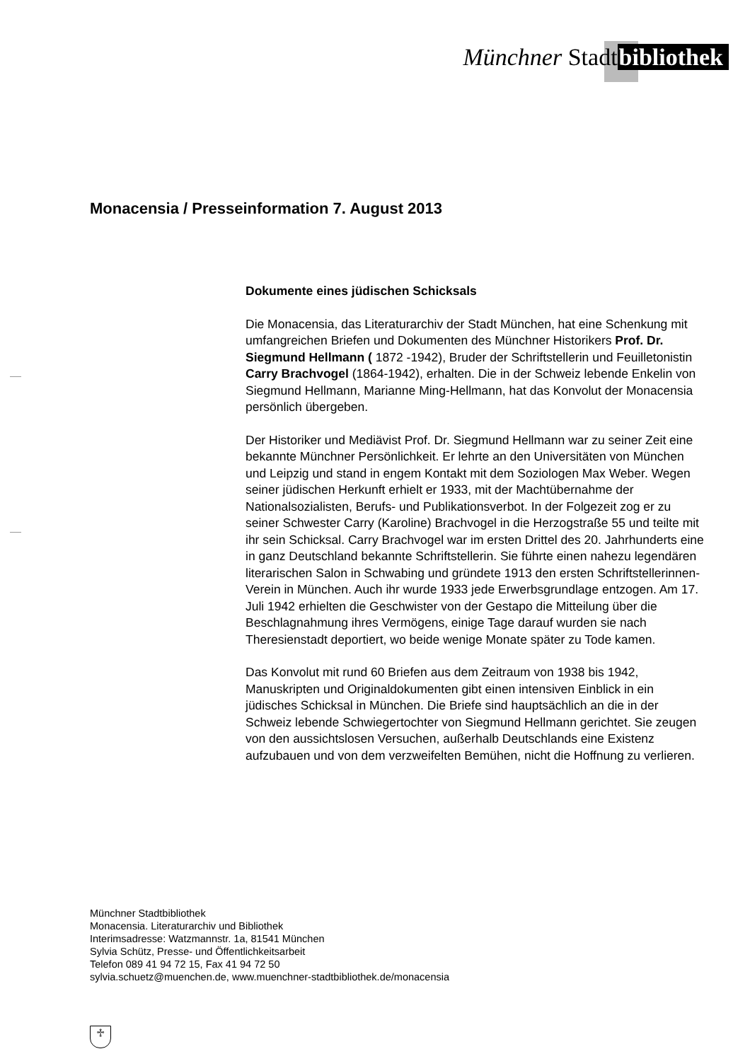Münchner Stadtbibliothek
Monacensia / Presseinformation 7. August 2013
Dokumente eines jüdischen Schicksals
Die Monacensia, das Literaturarchiv der Stadt München, hat eine Schenkung mit umfangreichen Briefen und Dokumenten des Münchner Historikers Prof. Dr. Siegmund Hellmann ( 1872 -1942), Bruder der Schriftstellerin und Feuilletonistin Carry Brachvogel (1864-1942), erhalten. Die in der Schweiz lebende Enkelin von Siegmund Hellmann, Marianne Ming-Hellmann, hat das Konvolut der Monacensia persönlich übergeben.
Der Historiker und Mediävist Prof. Dr. Siegmund Hellmann war zu seiner Zeit eine bekannte Münchner Persönlichkeit. Er lehrte an den Universitäten von München und Leipzig und stand in engem Kontakt mit dem Soziologen Max Weber. Wegen seiner jüdischen Herkunft erhielt er 1933, mit der Machtübernahme der Nationalsozialisten, Berufs- und Publikationsverbot. In der Folgezeit zog er zu seiner Schwester Carry (Karoline) Brachvogel in die Herzogstraße 55 und teilte mit ihr sein Schicksal. Carry Brachvogel war im ersten Drittel des 20. Jahrhunderts eine in ganz Deutschland bekannte Schriftstellerin. Sie führte einen nahezu legendären literarischen Salon in Schwabing und gründete 1913 den ersten Schriftstellerinnen-Verein in München. Auch ihr wurde 1933 jede Erwerbsgrundlage entzogen. Am 17. Juli 1942 erhielten die Geschwister von der Gestapo die Mitteilung über die Beschlagnahmung ihres Vermögens, einige Tage darauf wurden sie nach Theresienstadt deportiert, wo beide wenige Monate später zu Tode kamen.
Das Konvolut mit rund 60 Briefen aus dem Zeitraum von 1938 bis 1942, Manuskripten und Originaldokumenten gibt einen intensiven Einblick in ein jüdisches Schicksal in München. Die Briefe sind hauptsächlich an die in der Schweiz lebende Schwiegertochter von Siegmund Hellmann gerichtet. Sie zeugen von den aussichtslosen Versuchen, außerhalb Deutschlands eine Existenz aufzubauen und von dem verzweifelten Bemühen, nicht die Hoffnung zu verlieren.
Münchner Stadtbibliothek
Monacensia. Literaturarchiv und Bibliothek
Interimsadresse: Watzmannstr. 1a, 81541 München
Sylvia Schütz, Presse- und Öffentlichkeitsarbeit
Telefon 089 41 94 72 15, Fax 41 94 72 50
sylvia.schuetz@muenchen.de, www.muenchner-stadtbibliothek.de/monacensia
♱